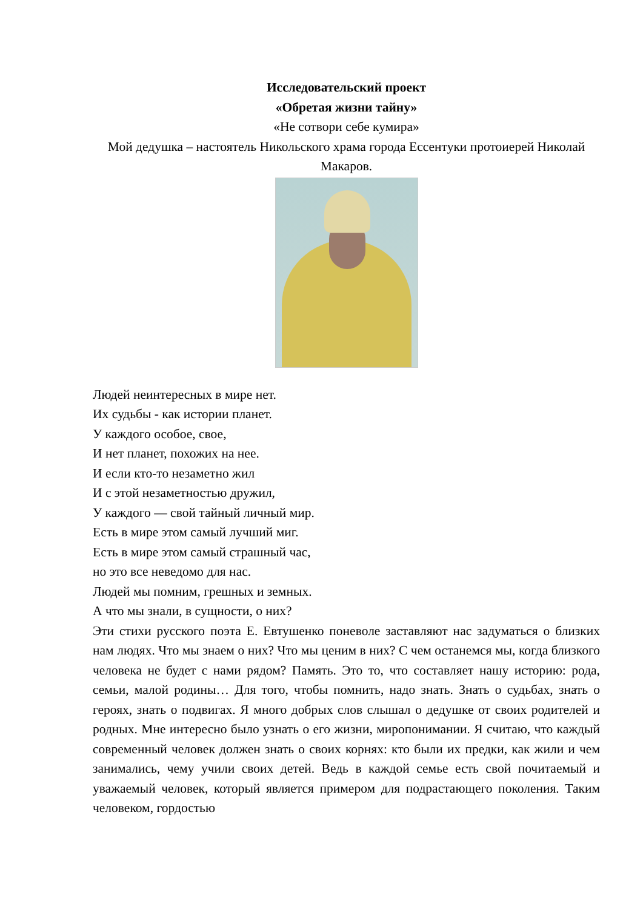Исследовательский проект
«Обретая жизни тайну»
«Не сотвори себе кумира»
Мой дедушка – настоятель Никольского храма города Ессентуки протоиерей Николай Макаров.
Людей неинтересных в мире нет.
Их судьбы - как истории планет.
У каждого особое, свое,
И нет планет, похожих на нее.
И если кто-то незаметно жил
И с этой незаметностью дружил,
У каждого — свой тайный личный мир.
Есть в мире этом самый лучший миг.
Есть в мире этом самый страшный час,
но это все неведомо для нас.
Людей мы помним, грешных и земных.
А что мы знали, в сущности, о них?
Эти стихи русского поэта Е. Евтушенко поневоле заставляют нас задуматься о близких нам людях. Что мы знаем о них? Что мы ценим в них? С чем останемся мы, когда близкого человека не будет с нами рядом? Память. Это то, что составляет нашу историю: рода, семьи, малой родины… Для того, чтобы помнить, надо знать. Знать о судьбах, знать о героях, знать о подвигах. Я много добрых слов слышал о дедушке от своих родителей и родных. Мне интересно было узнать о его жизни, миропонимании. Я считаю, что каждый современный человек должен знать о своих корнях: кто были их предки, как жили и чем занимались, чему учили своих детей. Ведь в каждой семье есть свой почитаемый и уважаемый человек, который является примером для подрастающего поколения. Таким человеком, гордостью